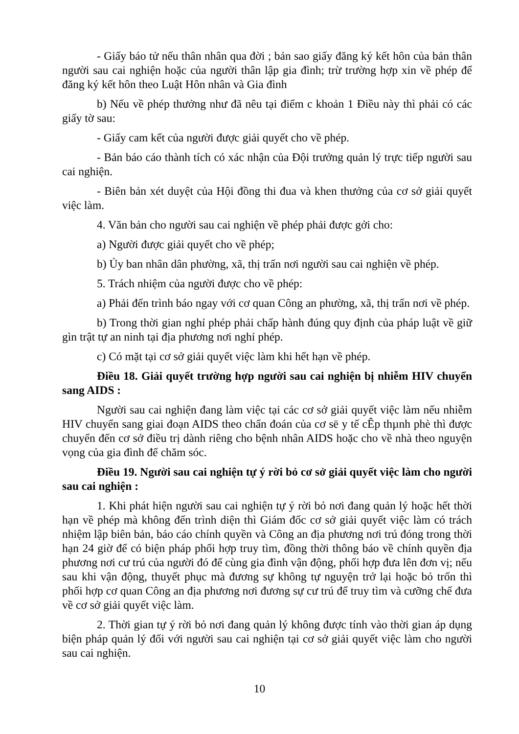- Giấy báo tử nếu thân nhân qua đời ; bản sao giấy đăng ký kết hôn của bản thân người sau cai nghiện hoặc của người thân lập gia đình; trừ trường hợp xin về phép để đăng ký kết hôn theo Luật Hôn nhân và Gia đình
b) Nếu về phép thưởng như đã nêu tại điểm c khoản 1 Điều này thì phải có các giấy tờ sau:
- Giấy cam kết của người được giải quyết cho về phép.
- Bản báo cáo thành tích có xác nhận của Đội trưởng quản lý trực tiếp người sau cai nghiện.
- Biên bản xét duyệt của Hội đồng thi đua và khen thưởng của cơ sở giải quyết việc làm.
4. Văn bản cho người sau cai nghiện về phép phải được gởi cho:
a) Người được giải quyết cho về phép;
b) Ủy ban nhân dân phường, xã, thị trấn nơi người sau cai nghiện về phép.
5. Trách nhiệm của người được cho về phép:
a) Phải đến trình báo ngay với cơ quan Công an phường, xã, thị trấn nơi về phép.
b) Trong thời gian nghỉ phép phải chấp hành đúng quy định của pháp luật về giữ gìn trật tự an ninh tại địa phương nơi nghỉ phép.
c) Có mặt tại cơ sở giải quyết việc làm khi hết hạn về phép.
Điều 18. Giải quyết trường hợp người sau cai nghiện bị nhiễm HIV chuyển sang AIDS :
Người sau cai nghiện đang làm việc tại các cơ sở giải quyết việc làm nếu nhiễm HIV chuyển sang giai đoạn AIDS theo chẩn đoán của cơ së y tế cÊp thµnh phè thì được chuyển đến cơ sở điều trị dành riêng cho bệnh nhân AIDS hoặc cho về nhà theo nguyện vọng của gia đình để chăm sóc.
Điều 19. Người sau cai nghiện tự ý rời bỏ cơ sở giải quyết việc làm cho người sau cai nghiện :
1. Khi phát hiện người sau cai nghiện tự ý rời bỏ nơi đang quản lý hoặc hết thời hạn về phép mà không đến trình diện thì Giám đốc cơ sở giải quyết việc làm có trách nhiệm lập biên bản, báo cáo chính quyền và Công an địa phương nơi trú đóng trong thời hạn 24 giờ để có biện pháp phối hợp truy tìm, đồng thời thông báo về chính quyền địa phương nơi cư trú của người đó để cùng gia đình vận động, phối hợp đưa lên đơn vị; nếu sau khi vận động, thuyết phục mà đương sự không tự nguyện trở lại hoặc bỏ trốn thì phối hợp cơ quan Công an địa phương nơi đương sự cư trú để truy tìm và cưỡng chế đưa về cơ sở giải quyết việc làm.
2. Thời gian tự ý rời bỏ nơi đang quản lý không được tính vào thời gian áp dụng biện pháp quản lý đối với người sau cai nghiện tại cơ sở giải quyết việc làm cho người sau cai nghiện.
10